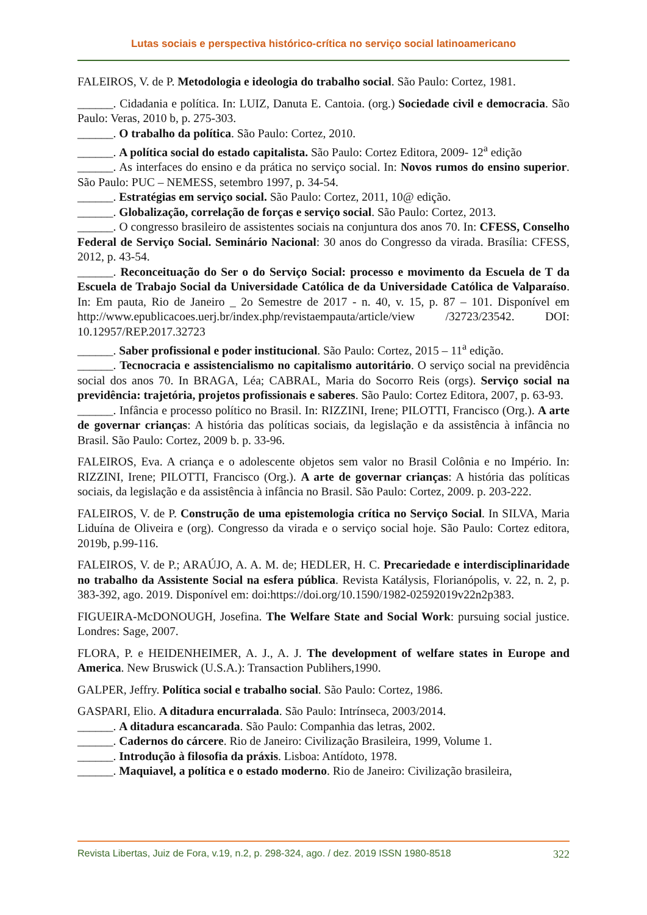Lutas sociais e perspectiva histórico-crítica no serviço social latinoamericano
FALEIROS, V. de P. Metodologia e ideologia do trabalho social. São Paulo: Cortez, 1981.
______. Cidadania e política. In: LUIZ, Danuta E. Cantoia. (org.) Sociedade civil e democracia. São Paulo: Veras, 2010 b, p. 275-303.
______. O trabalho da política. São Paulo: Cortez, 2010.
______. A política social do estado capitalista. São Paulo: Cortez Editora, 2009- 12<sup>a</sup> edição
______. As interfaces do ensino e da prática no serviço social. In: Novos rumos do ensino superior. São Paulo: PUC – NEMESS, setembro 1997, p. 34-54.
______. Estratégias em serviço social. São Paulo: Cortez, 2011, 10@ edição.
______. Globalização, correlação de forças e serviço social. São Paulo: Cortez, 2013.
______. O congresso brasileiro de assistentes sociais na conjuntura dos anos 70. In: CFESS, Conselho Federal de Serviço Social. Seminário Nacional: 30 anos do Congresso da virada. Brasília: CFESS, 2012, p. 43-54.
______. Reconceituação do Ser o do Serviço Social: processo e movimento da Escuela de T da Escuela de Trabajo Social da Universidade Católica de da Universidade Católica de Valparaíso. In: Em pauta, Rio de Janeiro _ 2o Semestre de 2017 - n. 40, v. 15, p. 87 – 101. Disponível em http://www.epublicacoes.uerj.br/index.php/revistaempauta/article/view /32723/23542. DOI: 10.12957/REP.2017.32723
______. Saber profissional e poder institucional. São Paulo: Cortez, 2015 – 11<sup>a</sup> edição.
______. Tecnocracia e assistencialismo no capitalismo autoritário. O serviço social na previdência social dos anos 70. In BRAGA, Léa; CABRAL, Maria do Socorro Reis (orgs). Serviço social na previdência: trajetória, projetos profissionais e saberes. São Paulo: Cortez Editora, 2007, p. 63-93.
______. Infância e processo político no Brasil. In: RIZZINI, Irene; PILOTTI, Francisco (Org.). A arte de governar crianças: A história das políticas sociais, da legislação e da assistência à infância no Brasil. São Paulo: Cortez, 2009 b. p. 33-96.
FALEIROS, Eva. A criança e o adolescente objetos sem valor no Brasil Colônia e no Império. In: RIZZINI, Irene; PILOTTI, Francisco (Org.). A arte de governar crianças: A história das políticas sociais, da legislação e da assistência à infância no Brasil. São Paulo: Cortez, 2009. p. 203-222.
FALEIROS, V. de P. Construção de uma epistemologia crítica no Serviço Social. In SILVA, Maria Liduína de Oliveira e (org). Congresso da virada e o serviço social hoje. São Paulo: Cortez editora, 2019b, p.99-116.
FALEIROS, V. de P.; ARAÚJO, A. A. M. de; HEDLER, H. C. Precariedade e interdisciplinaridade no trabalho da Assistente Social na esfera pública. Revista Katálysis, Florianópolis, v. 22, n. 2, p. 383-392, ago. 2019. Disponível em: doi:https://doi.org/10.1590/1982-02592019v22n2p383.
FIGUEIRA-McDONOUGH, Josefina. The Welfare State and Social Work: pursuing social justice. Londres: Sage, 2007.
FLORA, P. e HEIDENHEIMER, A. J., A. J. The development of welfare states in Europe and America. New Bruswick (U.S.A.): Transaction Publihers,1990.
GALPER, Jeffry. Política social e trabalho social. São Paulo: Cortez, 1986.
GASPARI, Elio. A ditadura encurralada. São Paulo: Intrínseca, 2003/2014.
______. A ditadura escancarada. São Paulo: Companhia das letras, 2002.
______. Cadernos do cárcere. Rio de Janeiro: Civilização Brasileira, 1999, Volume 1.
______. Introdução à filosofia da práxis. Lisboa: Antídoto, 1978.
______. Maquiavel, a política e o estado moderno. Rio de Janeiro: Civilização brasileira,
Revista Libertas, Juiz de Fora, v.19, n.2, p. 298-324, ago. / dez. 2019 ISSN 1980-8518 322